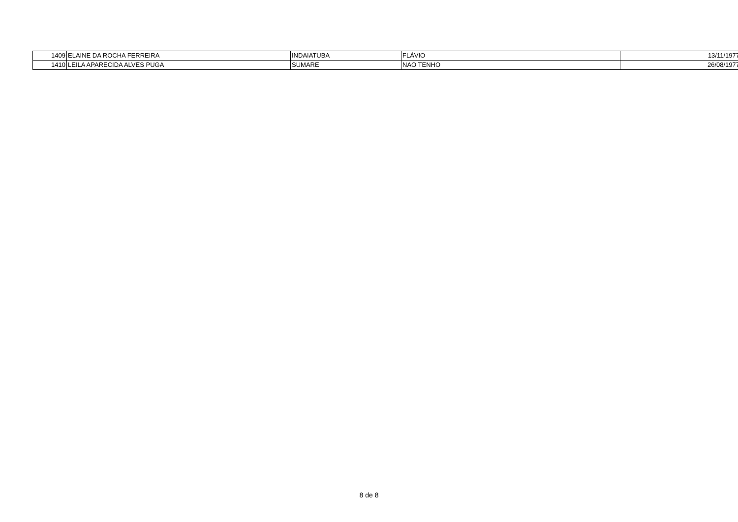| 1409 | ELAINE DA ROCHA FERREIRA | INDAIATUBA | FLÁVIO | 13/11/1977 |
| 1410 | LEILA APARECIDA ALVES PUGA | SUMARE | NAO TENHO | 26/08/1977 |
8 de 8